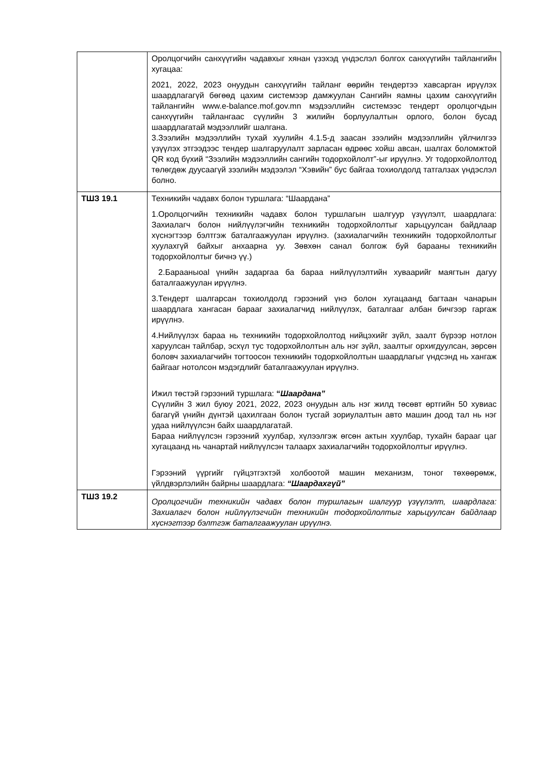| | Оролцогчийн санхүүгийн чадавхыг хянан үзэхэд үндэслэл болгох санхүүгийн тайлангийн хугацаа: 2021, 2022, 2023 онуудын санхүүгийн тайланг өөрийн тендертээ хавсарган ирүүлэх шаардлагагүй бөгөөд цахим системээр дамжуулан Сангийн яамны цахим санхүүгийн тайлангийн www.e-balance.mof.gov.mn мэдээллийн системээс тендерт оролцогчдын санхүүгийн тайлангаас сүүлийн 3 жилийн борлуулалтын орлого, болон бусад шаардлагатай мэдээллийг шалгана. 3.Зээлийн мэдээллийн тухай хуулийн 4.1.5-д заасан зээлийн мэдээллийн үйлчилгээ үзүүлэх этгээдээс тендер шалгаруулалт зарласан өдрөөс хойш авсан, шалгах боломжтой QR код бүхий “Зээлийн мэдээллийн сангийн тодорхойлолт”-ыг ирүүлнэ. Уг тодорхойлолтод төлөгдөж дуусаагүй зээлийн мэдээлэл “Хэвийн” бус байгаа тохиолдолд татгалзах үндэслэл болно. |
| ТШЗ 19.1 | Техникийн чадавх болон туршлага: “Шаардана” 1.Оролцогчийн техникийн чадавх болон туршлагын шалгуур үзүүлэлт, шаардлага: Захиалагч болон нийлүүлэгчийн техникийн тодорхойлолтыг харьцуулсан байдлаар хүснэгтээр бэлтгэж баталгаажуулан ирүүлнэ. (захиалагчийн техникийн тодорхойлолтыг хуулахгүй байхыг анхаарна уу. Зөвхөн санал болгож буй барааны техникийн тодорхойлолтыг бичнэ үү.) 2.Барааныoal үнийн задаргаа ба бараа нийлүүлэлтийн хуваарийг маягтын дагуу баталгаажуулан ирүүлнэ. 3.Тендерт шалгарсан тохиолдолд гэрээний үнэ болон хугацаанд багтаан чанарын шаардлага хангасан барааг захиалагчид нийлүүлэх, баталгааг албан бичгээр гаргаж ирүүлнэ. 4.Нийлүүлэх бараа нь техникийн тодорхойлолтод нийцэхийг зүйл, заалт бүрээр нотлон харуулсан тайлбар, эсхүл тус тодорхойлолтын аль нэг зүйл, заалтыг орхигдуулсан, зөрсөн боловч захиалагчийн тогтоосон техникийн тодорхойлолтын шаардлагыг үндсэнд нь хангаж байгааг нотолсон мэдэгдлийг баталгаажуулан ирүүлнэ. Ижил төстэй гэрээний туршлага: “ Шаардана” Сүүлийн 3 жил буюу 2021, 2022, 2023 онуудын аль нэг жилд төсөвт өртгийн 50 хувиас багагүй үнийн дүнтэй цахилгаан болон тусгай зориулалтын авто машин доод тал нь нэг удаа нийлүүлсэн байх шаардлагатай. Бараа нийлүүлсэн гэрээний хуулбар, хүлээлгэж өгсөн актын хуулбар, тухайн барааг цаг хугацаанд нь чанартай нийлүүлсэн талаарх захиалагчийн тодорхойлолтыг ирүүлнэ. Гэрээний үүргийг гүйцэтгэхтэй холбоотой машин механизм, тоног төхөөрөмж, үйлдвэрлэлийн байрны шаардлага: “Шаардахгүй” |
| ТШЗ 19.2 | Оролцогчийн техникийн чадавх болон туршлагын шалгуур үзүүлэлт, шаардлага: Захиалагч болон нийлүүлэгчийн техникийн тодорхойлолтыг харьцуулсан байдлаар хүснэгтээр бэлтгэж баталгаажуулан ирүүлнэ. |